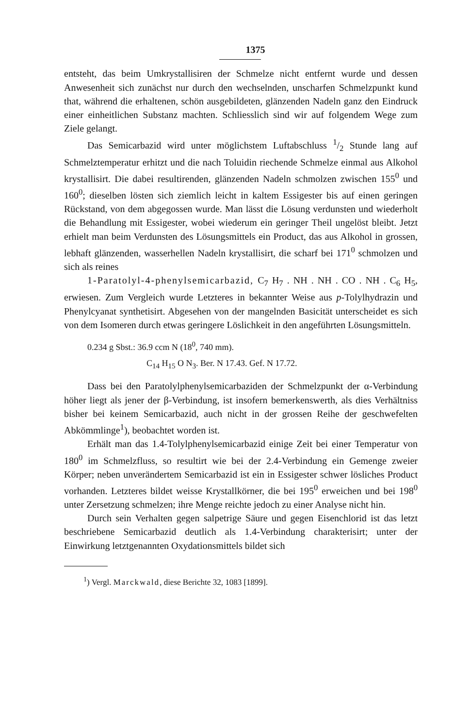1375
entsteht, das beim Umkrystallisiren der Schmelze nicht entfernt wurde und dessen Anwesenheit sich zunächst nur durch den wechselnden, unscharfen Schmelzpunkt kund that, während die erhaltenen, schön ausgebildeten, glänzenden Nadeln ganz den Eindruck einer einheitlichen Substanz machten. Schliesslich sind wir auf folgendem Wege zum Ziele gelangt.
Das Semicarbazid wird unter möglichstem Luftabschluss 1/2 Stunde lang auf Schmelztemperatur erhitzt und die nach Toluidin riechende Schmelze einmal aus Alkohol krystallisirt. Die dabei resultirenden, glänzenden Nadeln schmolzen zwischen 155<sup>0</sup> und 160<sup>0</sup>; dieselben lösten sich ziemlich leicht in kaltem Essigester bis auf einen geringen Rückstand, von dem abgegossen wurde. Man lässt die Lösung verdunsten und wiederholt die Behandlung mit Essigester, wobei wiederum ein geringer Theil ungelöst bleibt. Jetzt erhielt man beim Verdunsten des Lösungsmittels ein Product, das aus Alkohol in grossen, lebhaft glänzenden, wasserhellen Nadeln krystallisirt, die scharf bei 171<sup>0</sup> schmolzen und sich als reines
1-Paratolyl-4-phenylsemicarbazid, C<sub>7</sub> H<sub>7</sub> . NH . NH . CO . NH . C<sub>6</sub> H<sub>5</sub>, erwiesen. Zum Vergleich wurde Letzteres in bekannter Weise aus p-Tolylhydrazin und Phenylcyanat synthetisirt. Abgesehen von der mangelnden Basicität unterscheidet es sich von dem Isomeren durch etwas geringere Löslichkeit in den angeführten Lösungsmitteln.
0.234 g Sbst.: 36.9 ccm N (18<sup>0</sup>, 740 mm).
C<sub>14</sub> H<sub>15</sub> O N<sub>3</sub>. Ber. N 17.43. Gef. N 17.72.
Dass bei den Paratolylphenylsemicarbaziden der Schmelzpunkt der α-Verbindung höher liegt als jener der β-Verbindung, ist insofern bemerkenswerth, als dies Verhältniss bisher bei keinem Semicarbazid, auch nicht in der grossen Reihe der geschwefelten Abkömmlinge<sup>1</sup>), beobachtet worden ist.
Erhält man das 1.4-Tolylphenylsemicarbazid einige Zeit bei einer Temperatur von 180<sup>0</sup> im Schmelzfluss, so resultirt wie bei der 2.4-Verbindung ein Gemenge zweier Körper; neben unverändertem Semicarbazid ist ein in Essigester schwer lösliches Product vorhanden. Letzteres bildet weisse Krystallkörner, die bei 195<sup>0</sup> erweichen und bei 198<sup>0</sup> unter Zersetzung schmelzen; ihre Menge reichte jedoch zu einer Analyse nicht hin.
Durch sein Verhalten gegen salpetrige Säure und gegen Eisenchlorid ist das letzt beschriebene Semicarbazid deutlich als 1.4-Verbindung charakterisirt; unter der Einwirkung letztgenannten Oxydationsmittels bildet sich
<sup>1</sup>) Vergl. Marckwald, diese Berichte 32, 1083 [1899].